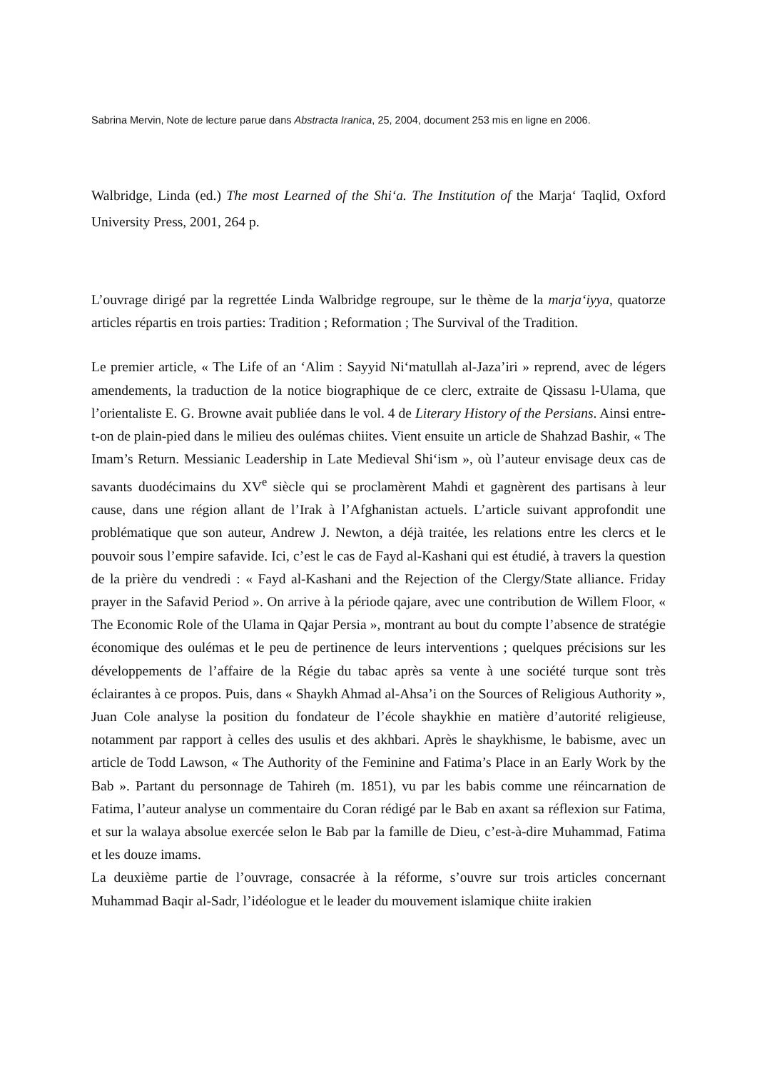Sabrina Mervin, Note de lecture parue dans Abstracta Iranica, 25, 2004, document 253 mis en ligne en 2006.
Walbridge, Linda (ed.) The most Learned of the Shi‘a. The Institution of the Marja‘ Taqlid, Oxford University Press, 2001, 264 p.
L’ouvrage dirigé par la regrettée Linda Walbridge regroupe, sur le thème de la marja‘iyya, quatorze articles répartis en trois parties: Tradition ; Reformation ; The Survival of the Tradition.
Le premier article, « The Life of an ‘Alim : Sayyid Ni‘matullah al-Jaza’iri » reprend, avec de légers amendements, la traduction de la notice biographique de ce clerc, extraite de Qissasu l-Ulama, que l’orientaliste E. G. Browne avait publiée dans le vol. 4 de Literary History of the Persians. Ainsi entre-t-on de plain-pied dans le milieu des oulémas chiites. Vient ensuite un article de Shahzad Bashir, « The Imam’s Return. Messianic Leadership in Late Medieval Shi‘ism », où l’auteur envisage deux cas de savants duodécimains du XV<sup>e</sup> siècle qui se proclamèrent Mahdi et gagnèrent des partisans à leur cause, dans une région allant de l’Irak à l’Afghanistan actuels. L’article suivant approfondit une problématique que son auteur, Andrew J. Newton, a déjà traitée, les relations entre les clercs et le pouvoir sous l’empire safavide. Ici, c’est le cas de Fayd al-Kashani qui est étudié, à travers la question de la prière du vendredi : « Fayd al-Kashani and the Rejection of the Clergy/State alliance. Friday prayer in the Safavid Period ». On arrive à la période qajare, avec une contribution de Willem Floor, « The Economic Role of the Ulama in Qajar Persia », montrant au bout du compte l’absence de stratégie économique des oulémas et le peu de pertinence de leurs interventions ; quelques précisions sur les développements de l’affaire de la Régie du tabac après sa vente à une société turque sont très éclairantes à ce propos. Puis, dans « Shaykh Ahmad al-Ahsa’i on the Sources of Religious Authority », Juan Cole analyse la position du fondateur de l’école shaykhie en matière d’autorité religieuse, notamment par rapport à celles des usulis et des akhbari. Après le shaykhisme, le babisme, avec un article de Todd Lawson, « The Authority of the Feminine and Fatima’s Place in an Early Work by the Bab ». Partant du personnage de Tahireh (m. 1851), vu par les babis comme une réincarnation de Fatima, l’auteur analyse un commentaire du Coran rédigé par le Bab en axant sa réflexion sur Fatima, et sur la walaya absolue exercée selon le Bab par la famille de Dieu, c’est-à-dire Muhammad, Fatima et les douze imams.
La deuxième partie de l’ouvrage, consacrée à la réforme, s’ouvre sur trois articles concernant Muhammad Baqir al-Sadr, l’idéologue et le leader du mouvement islamique chiite irakien